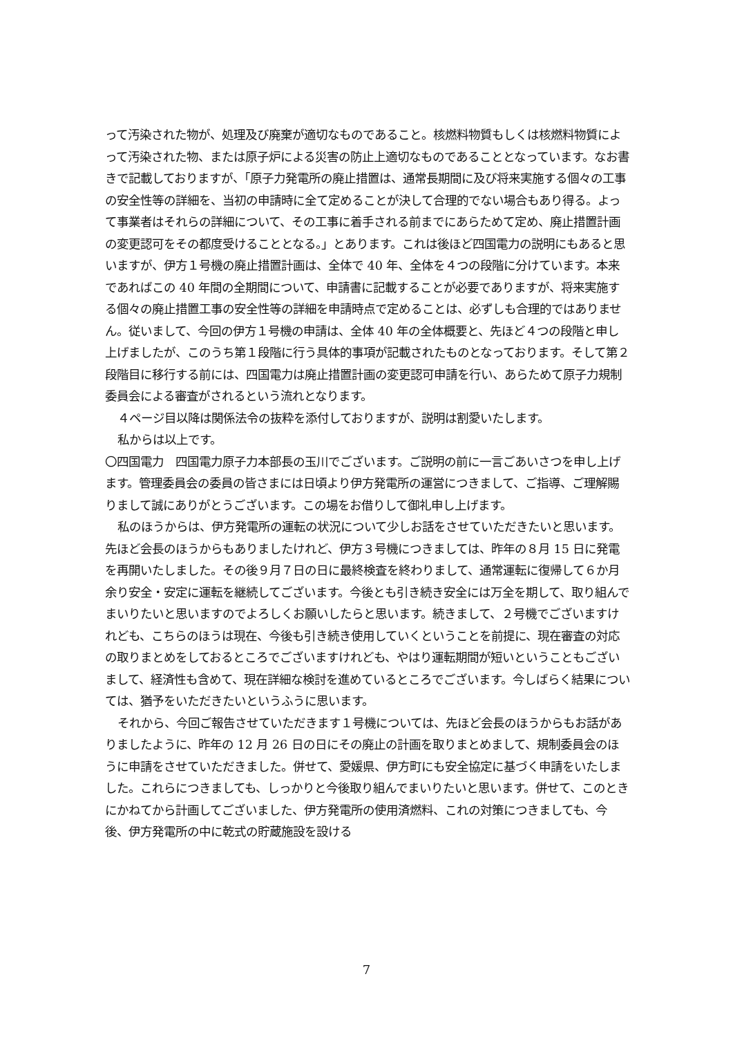って汚染された物が、処理及び廃棄が適切なものであること。核燃料物質もしくは核燃料物質によって汚染された物、または原子炉による災害の防止上適切なものであることとなっています。なお書きで記載しておりますが、「原子力発電所の廃止措置は、通常長期間に及び将来実施する個々の工事の安全性等の詳細を、当初の申請時に全て定めることが決して合理的でない場合もあり得る。よって事業者はそれらの詳細について、その工事に着手される前までにあらためて定め、廃止措置計画の変更認可をその都度受けることとなる。」とあります。これは後ほど四国電力の説明にもあると思いますが、伊方１号機の廃止措置計画は、全体で 40 年、全体を４つの段階に分けています。本来であればこの 40 年間の全期間について、申請書に記載することが必要でありますが、将来実施する個々の廃止措置工事の安全性等の詳細を申請時点で定めることは、必ずしも合理的ではありません。従いまして、今回の伊方１号機の申請は、全体 40 年の全体概要と、先ほど４つの段階と申し上げましたが、このうち第１段階に行う具体的事項が記載されたものとなっております。そして第２段階目に移行する前には、四国電力は廃止措置計画の変更認可申請を行い、あらためて原子力規制委員会による審査がされるという流れとなります。
４ページ目以降は関係法令の抜粋を添付しておりますが、説明は割愛いたします。
私からは以上です。
〇四国電力　四国電力原子力本部長の玉川でございます。ご説明の前に一言ごあいさつを申し上げます。管理委員会の委員の皆さまには日頃より伊方発電所の運営につきまして、ご指導、ご理解賜りまして誠にありがとうございます。この場をお借りして御礼申し上げます。
私のほうからは、伊方発電所の運転の状況について少しお話をさせていただきたいと思います。先ほど会長のほうからもありましたけれど、伊方３号機につきましては、昨年の８月 15 日に発電を再開いたしました。その後９月７日の日に最終検査を終わりまして、通常運転に復帰して６か月余り安全・安定に運転を継続してございます。今後とも引き続き安全には万全を期して、取り組んでまいりたいと思いますのでよろしくお願いしたらと思います。続きまして、２号機でございますけれども、こちらのほうは現在、今後も引き続き使用していくということを前提に、現在審査の対応の取りまとめをしておるところでございますけれども、やはり運転期間が短いということもございまして、経済性も含めて、現在詳細な検討を進めているところでございます。今しばらく結果については、猶予をいただきたいというふうに思います。
それから、今回ご報告させていただきます１号機については、先ほど会長のほうからもお話がありましたように、昨年の 12 月 26 日の日にその廃止の計画を取りまとめまして、規制委員会のほうに申請をさせていただきました。併せて、愛媛県、伊方町にも安全協定に基づく申請をいたしました。これらにつきましても、しっかりと今後取り組んでまいりたいと思います。併せて、このときにかねてから計画してございました、伊方発電所の使用済燃料、これの対策につきましても、今後、伊方発電所の中に乾式の貯蔵施設を設ける
7